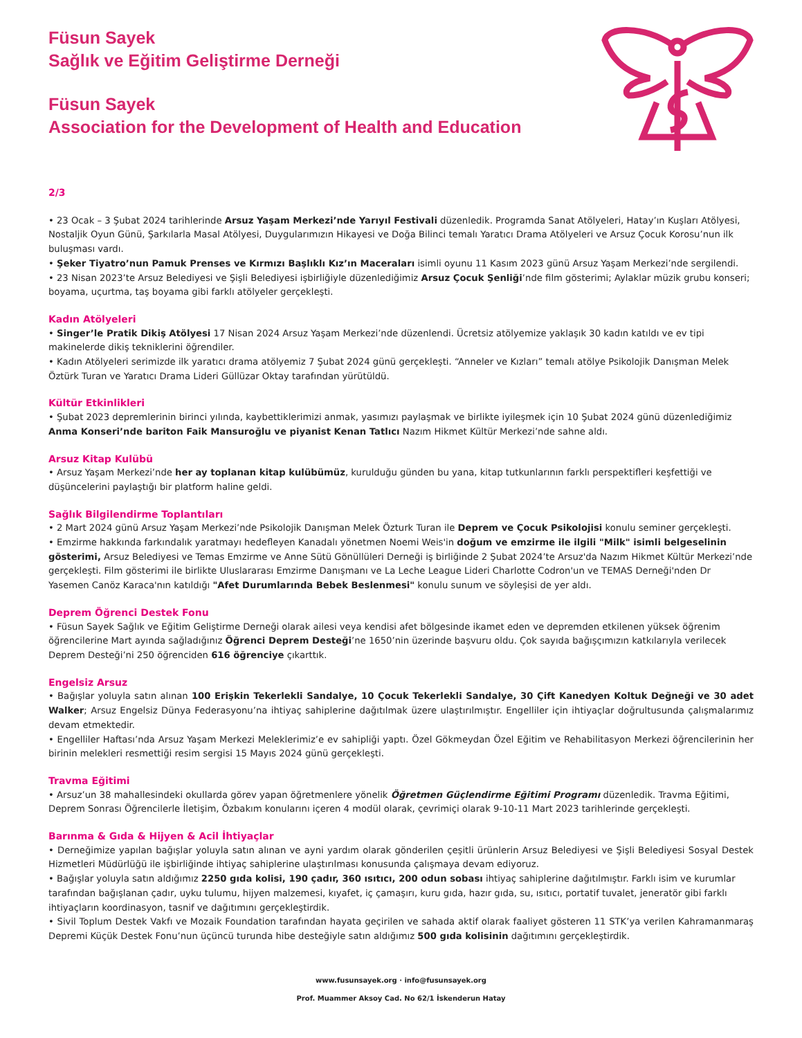Füsun Sayek
Sağlık ve Eğitim Geliştirme Derneği
Füsun Sayek
Association for the Development of Health and Education
2/3
• 23 Ocak – 3 Şubat 2024 tarihlerinde Arsuz Yaşam Merkezi’nde Yarıyıl Festivali düzenledik. Programda Sanat Atölyeleri, Hatay’ın Kuşları Atölyesi, Nostaljik Oyun Günü, Şarkılarla Masal Atölyesi, Duygularımızın Hikayesi ve Doğa Bilinci temalı Yaratıcı Drama Atölyeleri ve Arsuz Çocuk Korosu’nun ilk buluşması vardı.
• Şeker Tiyatro’nun Pamuk Prenses ve Kırmızı Başlıklı Kız’ın Maceraları isimli oyunu 11 Kasım 2023 günü Arsuz Yaşam Merkezi’nde sergilendi.
• 23 Nisan 2023’te Arsuz Belediyesi ve Şişli Belediyesi işbirliğiyle düzenlediğimiz Arsuz Çocuk Şenliği’nde film gösterimi; Aylaklar müzik grubu konseri; boyama, uçurtma, taş boyama gibi farklı atölyeler gerçekleşti.
Kadın Atölyeleri
• Singer’le Pratik Dikiş Atölyesi 17 Nisan 2024 Arsuz Yaşam Merkezi’nde düzenlendi. Ücretsiz atölyemize yaklaşık 30 kadın katıldı ve ev tipi makinelerde dikiş tekniklerini öğrendiler.
• Kadın Atölyeleri serimizde ilk yaratıcı drama atölyemiz 7 Şubat 2024 günü gerçekleşti. “Anneler ve Kızları” temalı atölye Psikolojik Danışman Melek Öztürk Turan ve Yaratıcı Drama Lideri Güllüzar Oktay tarafından yürütüldü.
Kültür Etkinlikleri
• Şubat 2023 depremlerinin birinci yılında, kaybettiklerimizi anmak, yasımızı paylaşmak ve birlikte iyileşmek için 10 Şubat 2024 günü düzenlediğimiz Anma Konseri’nde bariton Faik Mansuroğlu ve piyanist Kenan Tatlıcı Nazım Hikmet Kültür Merkezi’nde sahne aldı.
Arsuz Kitap Kulübü
• Arsuz Yaşam Merkezi’nde her ay toplanan kitap kulübümüz, kurulduğu günden bu yana, kitap tutkunlarının farklı perspektifleri keşfettiği ve düşüncelerini paylaştığı bir platform haline geldi.
Sağlık Bilgilendirme Toplantıları
• 2 Mart 2024 günü Arsuz Yaşam Merkezi’nde Psikolojik Danışman Melek Özturk Turan ile Deprem ve Çocuk Psikolojisi konulu seminer gerçekleşti.
• Emzirme hakkında farkındalık yaratmayı hedefleyen Kanadalı yönetmen Noemi Weis'in doğum ve emzirme ile ilgili "Milk" isimli belgeselinin gösterimi, Arsuz Belediyesi ve Temas Emzirme ve Anne Sütü Gönüllüleri Derneği iş birliğinde 2 Şubat 2024’te Arsuz'da Nazım Hikmet Kültür Merkezi’nde gerçekleşti. Film gösterimi ile birlikte Uluslararası Emzirme Danışmanı ve La Leche League Lideri Charlotte Codron'un ve TEMAS Derneği'nden Dr Yasemen Canöz Karaca'nın katıldığı "Afet Durumlarında Bebek Beslenmesi" konulu sunum ve söyleşisi de yer aldı.
Deprem Öğrenci Destek Fonu
• Füsun Sayek Sağlık ve Eğitim Geliştirme Derneği olarak ailesi veya kendisi afet bölgesinde ikamet eden ve depremden etkilenen yüksek öğrenim öğrencilerine Mart ayında sağladığınız Öğrenci Deprem Desteği’ne 1650’nin üzerinde başvuru oldu. Çok sayıda bağışçımızın katkılarıyla verilecek Deprem Desteği’ni 250 öğrenciden 616 öğrenciye çıkarttık.
Engelsiz Arsuz
• Bağışlar yoluyla satın alınan 100 Erişkin Tekerlekli Sandalye, 10 Çocuk Tekerlekli Sandalye, 30 Çift Kanedyen Koltuk Değneği ve 30 adet Walker; Arsuz Engelsiz Dünya Federasyonu’na ihtiyaç sahiplerine dağıtılmak üzere ulaştırılmıştır. Engelliler için ihtiyaçlar doğrultusunda çalışmalarımız devam etmektedir.
• Engelliler Haftası’nda Arsuz Yaşam Merkezi Meleklerimiz’e ev sahipliği yaptı. Özel Gökmeydan Özel Eğitim ve Rehabilitasyon Merkezi öğrencilerinin her birinin melekleri resmettiği resim sergisi 15 Mayıs 2024 günü gerçekleşti.
Travma Eğitimi
• Arsuz’un 38 mahallesindeki okullarda görev yapan öğretmenlere yönelik Öğretmen Güçlendirme Eğitimi Programı düzenledik. Travma Eğitimi, Deprem Sonrası Öğrencilerle İletişim, Özbakım konularını içeren 4 modül olarak, çevrimiçi olarak 9-10-11 Mart 2023 tarihlerinde gerçekleşti.
Barınma & Gıda & Hijyen & Acil İhtiyaçlar
• Derneğimize yapılan bağışlar yoluyla satın alınan ve ayni yardım olarak gönderilen çeşitli ürünlerin Arsuz Belediyesi ve Şişli Belediyesi Sosyal Destek Hizmetleri Müdürlüğü ile işbirliğinde ihtiyaç sahiplerine ulaştırılması konusunda çalışmaya devam ediyoruz.
• Bağışlar yoluyla satın aldığımız 2250 gıda kolisi, 190 çadır, 360 ısıtıcı, 200 odun sobası ihtiyaç sahiplerine dağıtılmıştır. Farklı isim ve kurumlar tarafından bağışlanan çadır, uyku tulumu, hijyen malzemesi, kıyafet, iç çamaşırı, kuru gıda, hazır gıda, su, ısıtıcı, portatif tuvalet, jeneratör gibi farklı ihtiyaçların koordinasyon, tasnif ve dağıtımını gerçekleştirdik.
• Sivil Toplum Destek Vakfı ve Mozaik Foundation tarafından hayata geçirilen ve sahada aktif olarak faaliyet gösteren 11 STK’ya verilen Kahramanmaraş Depremi Küçük Destek Fonu’nun üçüncü turunda hibe desteğiyle satın aldığımız 500 gıda kolisinin dağıtımını gerçekleştirdik.
www.fusunsayek.org · info@fusunsayek.org
Prof. Muammer Aksoy Cad. No 62/1 İskenderun Hatay